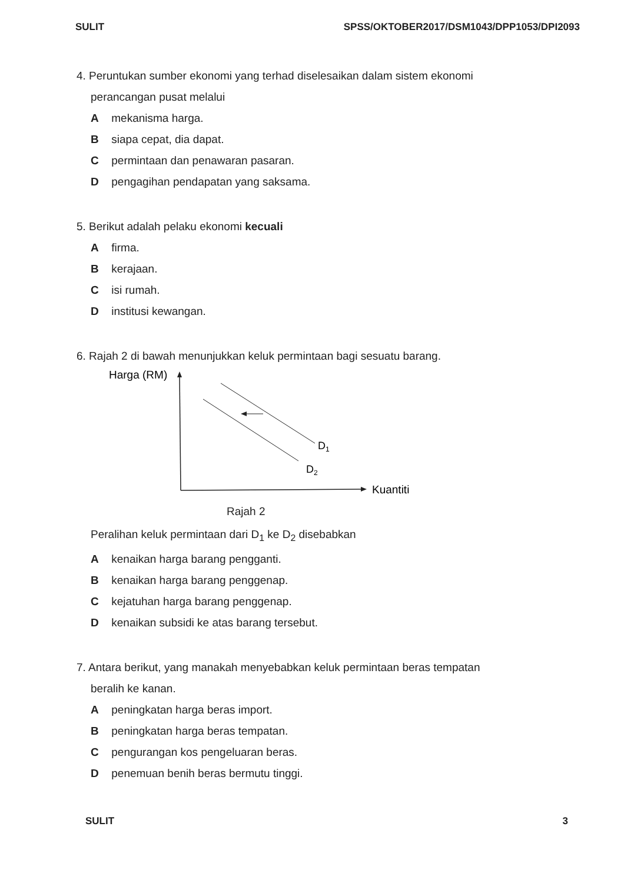SULIT SPSS/OKTOBER2017/DSM1043/DPP1053/DPI2093
4. Peruntukan sumber ekonomi yang terhad diselesaikan dalam sistem ekonomi
perancangan pusat melalui
A mekanisma harga.
B siapa cepat, dia dapat.
C permintaan dan penawaran pasaran.
D pengagihan pendapatan yang saksama.
5. Berikut adalah pelaku ekonomi kecuali
A firma.
B kerajaan.
C isi rumah.
D institusi kewangan.
6. Rajah 2 di bawah menunjukkan keluk permintaan bagi sesuatu barang.
Harga (RM)
Kuantiti
D1
D2
Rajah 2
Peralihan keluk permintaan dari D<sub>1</sub> ke D<sub>2</sub> disebabkan
A kenaikan harga barang pengganti.
B kenaikan harga barang penggenap.
C kejatuhan harga barang penggenap.
D kenaikan subsidi ke atas barang tersebut.
7. Antara berikut, yang manakah menyebabkan keluk permintaan beras tempatan
beralih ke kanan.
A peningkatan harga beras import.
B peningkatan harga beras tempatan.
C pengurangan kos pengeluaran beras.
D penemuan benih beras bermutu tinggi.
SULIT 3